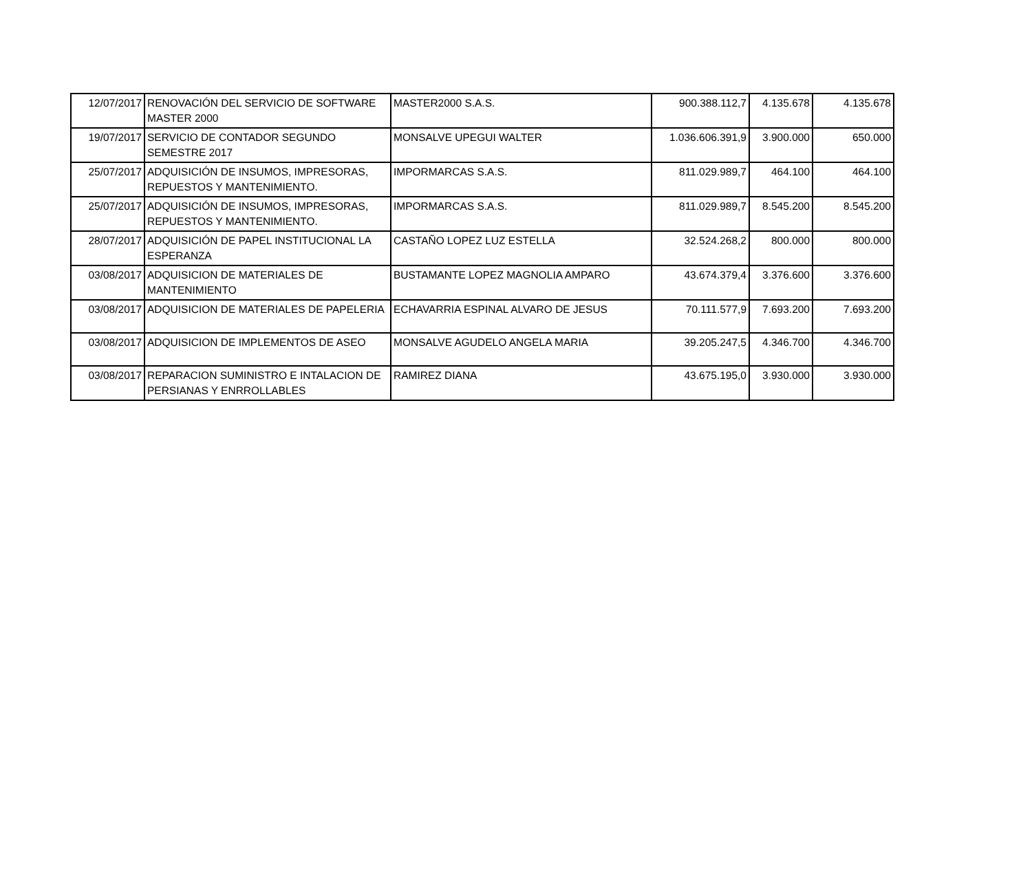| 12/07/2017 | RENOVACIÓN DEL SERVICIO DE SOFTWARE MASTER 2000 | MASTER2000 S.A.S. | 900.388.112,7 | 4.135.678 | 4.135.678 |
| 19/07/2017 | SERVICIO DE CONTADOR SEGUNDO SEMESTRE 2017 | MONSALVE UPEGUI WALTER | 1.036.606.391,9 | 3.900.000 | 650.000 |
| 25/07/2017 | ADQUISICIÓN DE INSUMOS, IMPRESORAS, REPUESTOS Y MANTENIMIENTO. | IMPORMARCAS S.A.S. | 811.029.989,7 | 464.100 | 464.100 |
| 25/07/2017 | ADQUISICIÓN DE INSUMOS, IMPRESORAS, REPUESTOS Y MANTENIMIENTO. | IMPORMARCAS S.A.S. | 811.029.989,7 | 8.545.200 | 8.545.200 |
| 28/07/2017 | ADQUISICIÓN DE PAPEL INSTITUCIONAL LA ESPERANZA | CASTAÑO LOPEZ LUZ ESTELLA | 32.524.268,2 | 800.000 | 800.000 |
| 03/08/2017 | ADQUISICION DE MATERIALES DE MANTENIMIENTO | BUSTAMANTE LOPEZ MAGNOLIA AMPARO | 43.674.379,4 | 3.376.600 | 3.376.600 |
| 03/08/2017 | ADQUISICION DE MATERIALES DE PAPELERIA | ECHAVARRIA ESPINAL ALVARO DE JESUS | 70.111.577,9 | 7.693.200 | 7.693.200 |
| 03/08/2017 | ADQUISICION DE IMPLEMENTOS DE ASEO | MONSALVE AGUDELO ANGELA MARIA | 39.205.247,5 | 4.346.700 | 4.346.700 |
| 03/08/2017 | REPARACION SUMINISTRO E INTALACION DE PERSIANAS Y ENRROLLABLES | RAMIREZ DIANA | 43.675.195,0 | 3.930.000 | 3.930.000 |